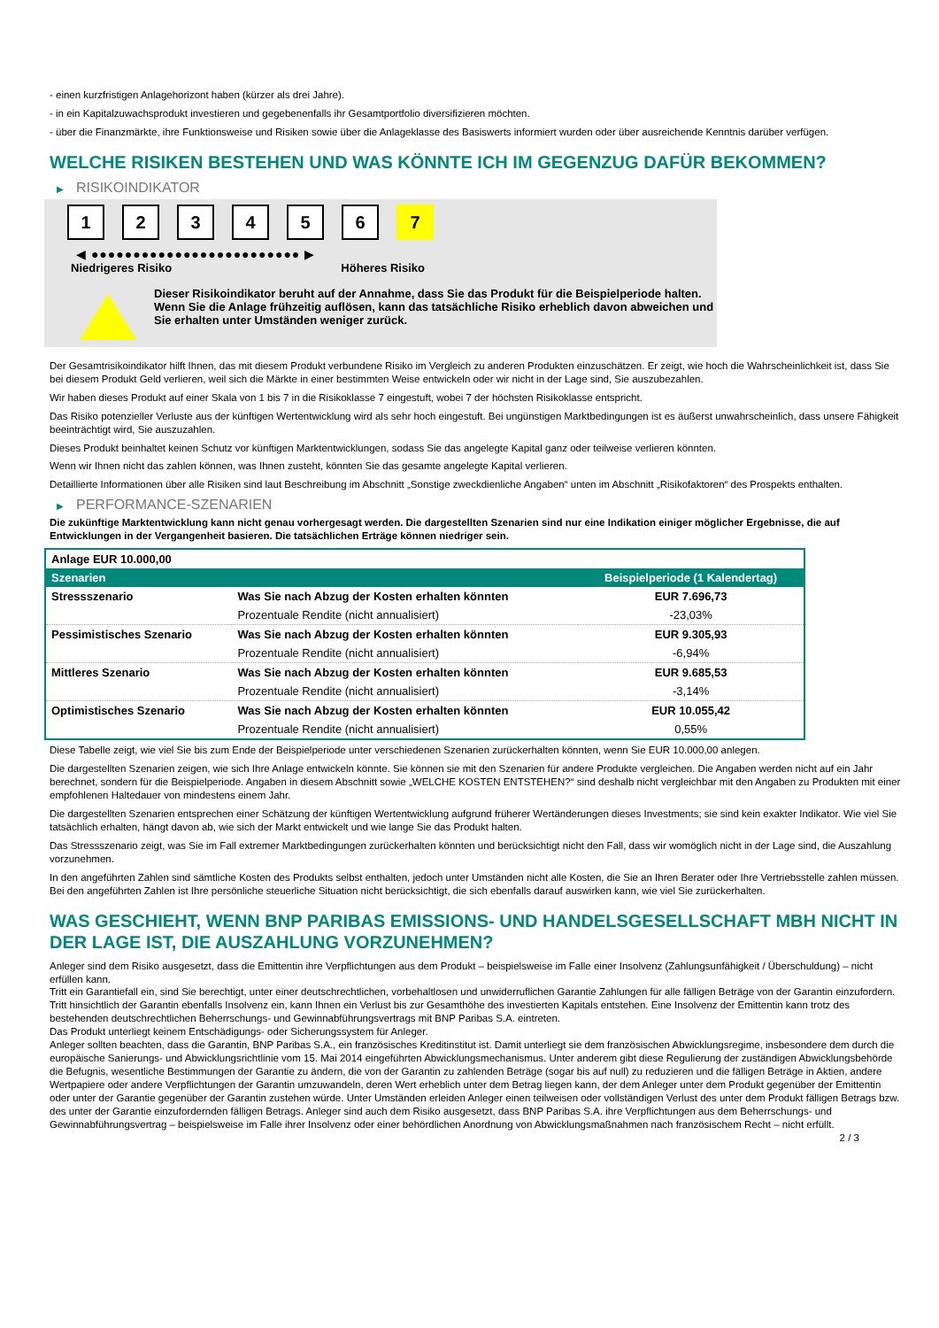- einen kurzfristigen Anlagehorizont haben (kürzer als drei Jahre).
- in ein Kapitalzuwachsprodukt investieren und gegebenenfalls ihr Gesamtportfolio diversifizieren möchten.
- über die Finanzmärkte, ihre Funktionsweise und Risiken sowie über die Anlageklasse des Basiswerts informiert wurden oder über ausreichende Kenntnis darüber verfügen.
WELCHE RISIKEN BESTEHEN UND WAS KÖNNTE ICH IM GEGENZUG DAFÜR BEKOMMEN?
▶ RISIKOINDIKATOR
1 2 3 4 5 6 7
◀ ●●●●●●●●●●●●●●●●●●●●●●●●● ▶
Niedrigeres Risiko Höheres Risiko
Dieser Risikoindikator beruht auf der Annahme, dass Sie das Produkt für die Beispielperiode halten.
Wenn Sie die Anlage frühzeitig auflösen, kann das tatsächliche Risiko erheblich davon abweichen und Sie erhalten unter Umständen weniger zurück.
Der Gesamtrisikoindikator hilft Ihnen, das mit diesem Produkt verbundene Risiko im Vergleich zu anderen Produkten einzuschätzen. Er zeigt, wie hoch die Wahrscheinlichkeit ist, dass Sie bei diesem Produkt Geld verlieren, weil sich die Märkte in einer bestimmten Weise entwickeln oder wir nicht in der Lage sind, Sie auszubezahlen.
Wir haben dieses Produkt auf einer Skala von 1 bis 7 in die Risikoklasse 7 eingestuft, wobei 7 der höchsten Risikoklasse entspricht.
Das Risiko potenzieller Verluste aus der künftigen Wertentwicklung wird als sehr hoch eingestuft. Bei ungünstigen Marktbedingungen ist es äußerst unwahrscheinlich, dass unsere Fähigkeit beeinträchtigt wird, Sie auszuzahlen.
Dieses Produkt beinhaltet keinen Schutz vor künftigen Marktentwicklungen, sodass Sie das angelegte Kapital ganz oder teilweise verlieren könnten.
Wenn wir Ihnen nicht das zahlen können, was Ihnen zusteht, könnten Sie das gesamte angelegte Kapital verlieren.
Detaillierte Informationen über alle Risiken sind laut Beschreibung im Abschnitt „Sonstige zweckdienliche Angaben“ unten im Abschnitt „Risikofaktoren“ des Prospekts enthalten.
▶ PERFORMANCE-SZENARIEN
Die zukünftige Marktentwicklung kann nicht genau vorhergesagt werden. Die dargestellten Szenarien sind nur eine Indikation einiger möglicher Ergebnisse, die auf Entwicklungen in der Vergangenheit basieren. Die tatsächlichen Erträge können niedriger sein.
| Anlage EUR 10.000,00 | | |
| --- | --- | --- |
| Szenarien | | Beispielperiode (1 Kalendertag) |
| Stressszenario | Was Sie nach Abzug der Kosten erhalten könnten | EUR 7.696,73 |
| | Prozentuale Rendite (nicht annualisiert) | -23,03% |
| Pessimistisches Szenario | Was Sie nach Abzug der Kosten erhalten könnten | EUR 9.305,93 |
| | Prozentuale Rendite (nicht annualisiert) | -6,94% |
| Mittleres Szenario | Was Sie nach Abzug der Kosten erhalten könnten | EUR 9.685,53 |
| | Prozentuale Rendite (nicht annualisiert) | -3,14% |
| Optimistisches Szenario | Was Sie nach Abzug der Kosten erhalten könnten | EUR 10.055,42 |
| | Prozentuale Rendite (nicht annualisiert) | 0,55% |
Diese Tabelle zeigt, wie viel Sie bis zum Ende der Beispielperiode unter verschiedenen Szenarien zurückerhalten könnten, wenn Sie EUR 10.000,00 anlegen.
Die dargestellten Szenarien zeigen, wie sich Ihre Anlage entwickeln könnte. Sie können sie mit den Szenarien für andere Produkte vergleichen. Die Angaben werden nicht auf ein Jahr berechnet, sondern für die Beispielperiode. Angaben in diesem Abschnitt sowie „WELCHE KOSTEN ENTSTEHEN?“ sind deshalb nicht vergleichbar mit den Angaben zu Produkten mit einer empfohlenen Haltedauer von mindestens einem Jahr.
Die dargestellten Szenarien entsprechen einer Schätzung der künftigen Wertentwicklung aufgrund früherer Wertänderungen dieses Investments; sie sind kein exakter Indikator. Wie viel Sie tatsächlich erhalten, hängt davon ab, wie sich der Markt entwickelt und wie lange Sie das Produkt halten.
Das Stressszenario zeigt, was Sie im Fall extremer Marktbedingungen zurückerhalten könnten und berücksichtigt nicht den Fall, dass wir womöglich nicht in der Lage sind, die Auszahlung vorzunehmen.
In den angeführten Zahlen sind sämtliche Kosten des Produkts selbst enthalten, jedoch unter Umständen nicht alle Kosten, die Sie an Ihren Berater oder Ihre Vertriebsstelle zahlen müssen. Bei den angeführten Zahlen ist Ihre persönliche steuerliche Situation nicht berücksichtigt, die sich ebenfalls darauf auswirken kann, wie viel Sie zurückerhalten.
WAS GESCHIEHT, WENN BNP PARIBAS EMISSIONS- UND HANDELSGESELLSCHAFT MBH NICHT IN DER LAGE IST, DIE AUSZAHLUNG VORZUNEHMEN?
Anleger sind dem Risiko ausgesetzt, dass die Emittentin ihre Verpflichtungen aus dem Produkt – beispielsweise im Falle einer Insolvenz (Zahlungsunfähigkeit / Überschuldung) – nicht erfüllen kann.
Tritt ein Garantiefall ein, sind Sie berechtigt, unter einer deutschrechtlichen, vorbehaltlosen und unwiderruflichen Garantie Zahlungen für alle fälligen Beträge von der Garantin einzufordern. Tritt hinsichtlich der Garantin ebenfalls Insolvenz ein, kann Ihnen ein Verlust bis zur Gesamthöhe des investierten Kapitals entstehen. Eine Insolvenz der Emittentin kann trotz des bestehenden deutschrechtlichen Beherrschungs- und Gewinnabführungsvertrags mit BNP Paribas S.A. eintreten.
Das Produkt unterliegt keinem Entschädigungs- oder Sicherungssystem für Anleger.
Anleger sollten beachten, dass die Garantin, BNP Paribas S.A., ein französisches Kreditinstitut ist. Damit unterliegt sie dem französischen Abwicklungsregime, insbesondere dem durch die europäische Sanierungs- und Abwicklungsrichtlinie vom 15. Mai 2014 eingeführten Abwicklungsmechanismus. Unter anderem gibt diese Regulierung der zuständigen Abwicklungsbehörde die Befugnis, wesentliche Bestimmungen der Garantie zu ändern, die von der Garantin zu zahlenden Beträge (sogar bis auf null) zu reduzieren und die fälligen Beträge in Aktien, andere Wertpapiere oder andere Verpflichtungen der Garantin umzuwandeln, deren Wert erheblich unter dem Betrag liegen kann, der dem Anleger unter dem Produkt gegenüber der Emittentin oder unter der Garantie gegenüber der Garantin zustehen würde. Unter Umständen erleiden Anleger einen teilweisen oder vollständigen Verlust des unter dem Produkt fälligen Betrags bzw. des unter der Garantie einzufordernden fälligen Betrags. Anleger sind auch dem Risiko ausgesetzt, dass BNP Paribas S.A. ihre Verpflichtungen aus dem Beherrschungs- und Gewinnabführungsvertrag – beispielsweise im Falle ihrer Insolvenz oder einer behördlichen Anordnung von Abwicklungsmaßnahmen nach französischem Recht – nicht erfüllt.
2 / 3